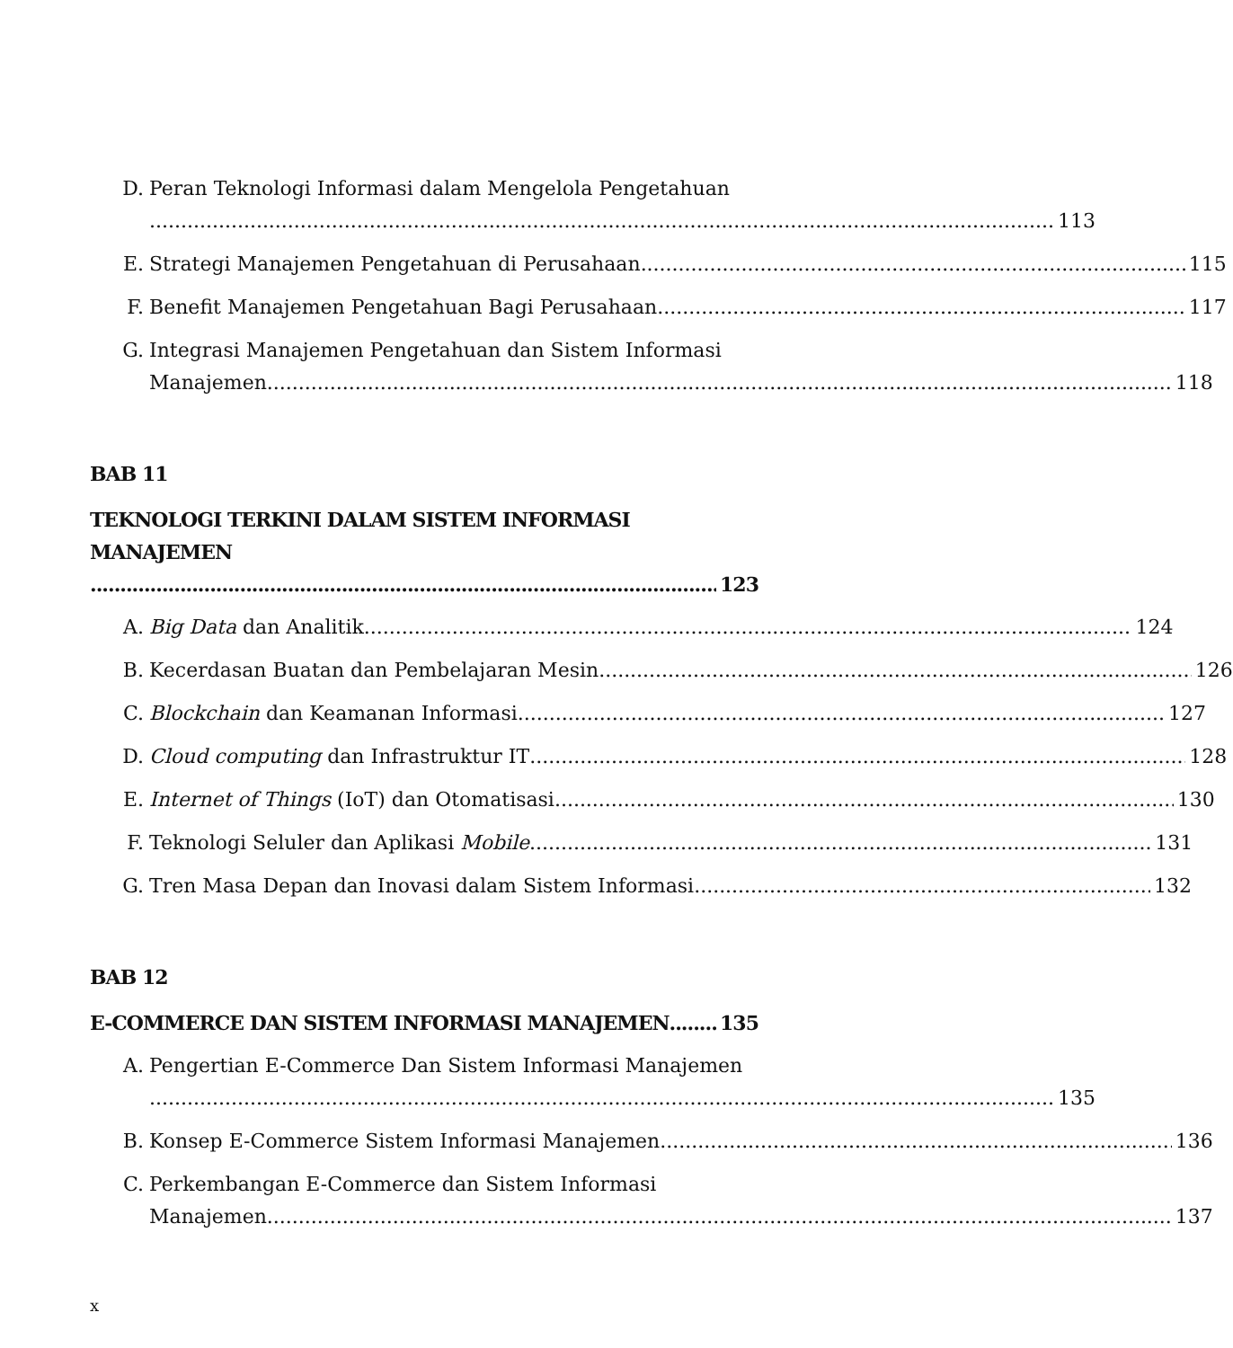D. Peran Teknologi Informasi dalam Mengelola Pengetahuan
113
E. Strategi Manajemen Pengetahuan di Perusahaan 115
F. Benefit Manajemen Pengetahuan Bagi Perusahaan 117
G. Integrasi Manajemen Pengetahuan dan Sistem Informasi
Manajemen 118
BAB 11
TEKNOLOGI TERKINI DALAM SISTEM INFORMASI MANAJEMEN
123
A. Big Data dan Analitik 124
B. Kecerdasan Buatan dan Pembelajaran Mesin 126
C. Blockchain dan Keamanan Informasi 127
D. Cloud computing dan Infrastruktur IT 128
E. Internet of Things (IoT) dan Otomatisasi 130
F. Teknologi Seluler dan Aplikasi Mobile 131
G. Tren Masa Depan dan Inovasi dalam Sistem Informasi 132
BAB 12
E-COMMERCE DAN SISTEM INFORMASI MANAJEMEN 135
A. Pengertian E-Commerce Dan Sistem Informasi Manajemen
135
B. Konsep E-Commerce Sistem Informasi Manajemen 136
C. Perkembangan E-Commerce dan Sistem Informasi
Manajemen 137
x